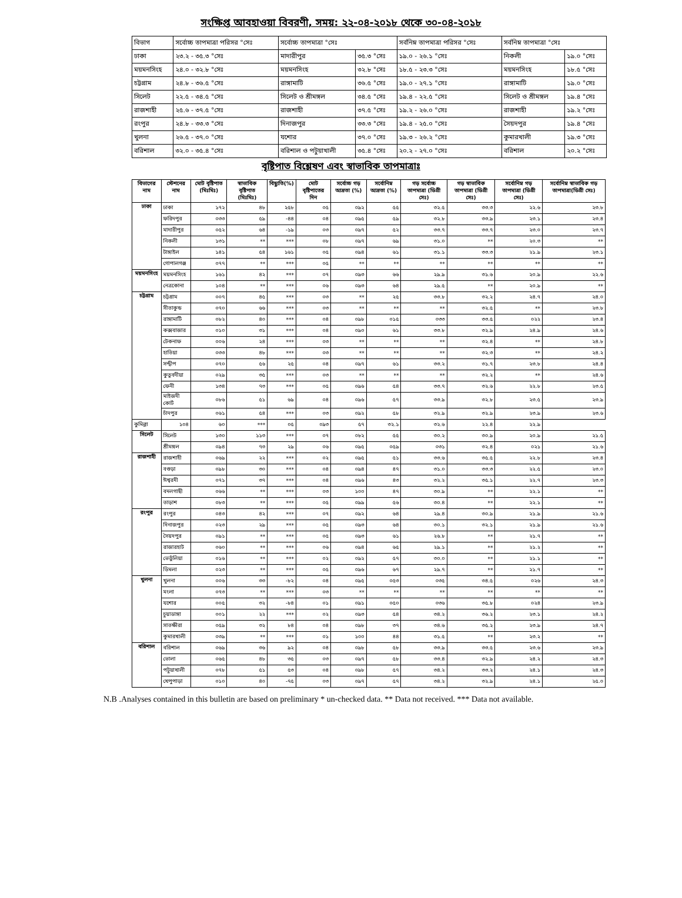সংক্ষিপ্ত আবহাওয়া বিবরণী, সময়: ২২-০৪-২০১৮ থেকে ৩০-০৪-২০১৮
| বিভাগ | সর্বোচ্চ তাপমাত্রা পরিসর °সেঃ | সর্বোচ্চ তাপমাত্রা °সেঃ | | সর্বনিম্ন তাপমাত্রা পরিসর °সেঃ | সর্বনিম্ন তাপমাত্রা °সেঃ | |
| ঢাকা | ২৩.২ - ৩৫.৩ °সেঃ | মাদারীপুর | ৩৫.৩ °সেঃ | ১৯.০ - ২৬.১ °সেঃ | নিকলী | ১৯.০ °সেঃ |
| ময়মনসিংহ | ২৪.০ - ৩২.৮ °সেঃ | ময়মনসিংহ | ৩২.৮ °সেঃ | ১৮.৫ - ২৩.৩ °সেঃ | ময়মনসিংহ | ১৮.৫ °সেঃ |
| চট্টগ্রাম | ২৪.৮ - ৩৬.৫ °সেঃ | রাঙ্গামাটি | ৩৬.৫ °সেঃ | ১৯.০ - ২৭.১ °সেঃ | রাঙ্গামাটি | ১৯.০ °সেঃ |
| সিলেট | ২২.৫ - ৩৪.৫ °সেঃ | সিলেট ও শ্রীমঙ্গল | ৩৪.৫ °সেঃ | ১৯.৪ - ২২.৫ °সেঃ | সিলেট ও শ্রীমঙ্গল | ১৯.৪ °সেঃ |
| রাজশাহী | ২৫.৬ - ৩৭.৫ °সেঃ | রাজশাহী | ৩৭.৫ °সেঃ | ১৯.২ - ২৬.০ °সেঃ | রাজশাহী | ১৯.২ °সেঃ |
| রংপুর | ২৪.৮ - ৩৩.৩ °সেঃ | দিনাজপুর | ৩৩.৩ °সেঃ | ১৯.৪ - ২৫.০ °সেঃ | সৈয়দপুর | ১৯.৪ °সেঃ |
| খুলনা | ২৬.৫ - ৩৭.০ °সেঃ | যশোর | ৩৭.০ °সেঃ | ১৯.৩ - ২৬.২ °সেঃ | কুমারখালী | ১৯.৩ °সেঃ |
| বরিশাল | ৩২.০ - ৩৫.৪ °সেঃ | বরিশাল ও পটুয়াখালী | ৩৫.৪ °সেঃ | ২০.২ - ২৭.০ °সেঃ | বরিশাল | ২০.২ °সেঃ |
বৃষ্টিপাত বিশ্লেষণ এবং স্বাভাবিক তাপমাত্রাঃ
| বিভাগের নাম | স্টেশনের নাম | মোট বৃষ্টিপাত (মিঃমিঃ) | স্বাভাবিক বৃষ্টিপাত (মিঃমিঃ) | বিছ্যুতি(%) | মোট বৃষ্টিপাতের দিন | সর্বোচ্চ গড় আদ্রতা (%) | সর্বোনিম্ন আদ্রতা (%) | গড় সর্বোচ্চ তাপমাত্রা (ডিগ্রী সেঃ) | গড় স্বাভাবিক তাপমাত্রা (ডিগ্রী সেঃ) | সর্বোনিম্ন গড় তাপমাত্রা (ডিগ্রী সেঃ) | সর্বোনিম্ন স্বাভাবিক গড় তাপমাত্রা(ডিগ্রী সেঃ) |
| --- | --- | --- | --- | --- | --- | --- | --- | --- | --- | --- | --- |
| ঢাকা | ঢাকা | ১৭২ | ৪৮ | ২৫৮ | ০৫ | ০৯২ | ৫৫ | ৩২.৫ | ৩৩.৩ | ২২.৬ | ২৩.৮ |
| | ফরিদপুর | ০৩৩ | ৫৯ | -৪৪ | ০৪ | ০৯৫ | ৫৯ | ৩২.৮ | ৩৩.৯ | ২৩.১ | ২৩.৪ |
| | মাদারীপুর | ০৫২ | ৬৪ | -১৯ | ০৩ | ০৯৭ | ৫২ | ৩৩.৭ | ৩৩.৭ | ২৩.০ | ২৩.৭ |
| | নিকলী | ১৩১ | ** | *** | ০৮ | ০৯৭ | ৬৯ | ৩১.০ | ** | ২০.৩ | ** |
| | টাঙ্গাইল | ১৪১ | ৫৪ | ১৬১ | ০৫ | ০৯৪ | ৬১ | ৩১.১ | ৩৩.৩ | ২১.৯ | ২৩.১ |
| | গোপালগঞ্জ | ০৭৭ | ** | *** | ০৫ | ** | ** | ** | ** | ** | ** |
| ময়মনসিংহ | ময়মনসিংহ | ১৬১ | ৪২ | *** | ০৭ | ০৯৩ | ৬৬ | ২৯.৯ | ৩১.৬ | ২০.৯ | ২২.৬ |
| | নেত্রকোনা | ১০৪ | ** | *** | ০৬ | ০৯৩ | ৬৪ | ২৯.৫ | ** | ২০.৯ | ** |
| চট্টগ্রাম | চট্টগ্রাম | ০০৭ | ৪৫ | *** | ০৩ | ** | ২৫ | ৩৩.৮ | ৩২.২ | ২৪.৭ | ২৪.০ |
| | সীতাকুন্ড | ০৭০ | ৬৬ | *** | ০৩ | ** | ** | ** | ৩২.৫ | ** | ২৩.৮ |
| | রাঙ্গামাটি | ০৮২ | ৪০ | *** | ০৪ | ০৯৮ | ০১৫ | ০৩৩ | ৩৩.৫ | ০২২ | ২৩.৪ |
| | কক্সবাজার | ০১০ | ৩১ | *** | ০৪ | ০৯০ | ৬১ | ৩৩.৮ | ৩২.৯ | ২৪.৯ | ২৪.৬ |
| | টেকনাফ | ০০৬ | ২৪ | *** | ০৩ | ** | ** | ** | ৩২.৪ | ** | ২৪.৮ |
| | হাতিয়া | ০৩৩ | ৪৮ | *** | ০৩ | ** | ** | ** | ৩২.৩ | ** | ২৪.২ |
| | সন্দ্বীপ | ০৭০ | ৫৬ | ২৫ | ০৪ | ০৯৭ | ৬১ | ৩৩.২ | ৩১.৭ | ২৩.৮ | ২৪.৪ |
| | কুতুবদীয়া | ০২৯ | ৩৫ | *** | ০৩ | ** | ** | ** | ৩২.২ | ** | ২৪.৬ |
| | ফেনী | ১৩৪ | ৭৩ | *** | ০৫ | ০৯৬ | ৫৪ | ৩৩.৭ | ৩২.৬ | ২২.৮ | ২৩.৫ |
| | মাইজদী কোর্ট | ০৮৬ | ৫১ | ৬৯ | ০৪ | ০৯৬ | ৫৭ | ৩৩.৯ | ৩২.৮ | ২৩.৫ | ২৩.৯ |
| | চাঁদপুর | ০৬১ | ৫৪ | *** | ০৩ | ০৯২ | ৫৮ | ৩২.৯ | ৩২.৯ | ২৩.৯ | ২৩.৬ |
| কুমিল্লা | ১০৪ | ৬০ | *** | ০৫ | ০৯৩ | ৫৭ | ৩২.১ | ৩২.৬ | ২২.৪ | ২২.৯ | |
| সিলেট | সিলেট | ১৩০ | ১১৩ | *** | ০৭ | ০৮২ | ৫৫ | ৩০.২ | ৩০.৯ | ২০.৯ | ২১.৫ |
| | শ্রীমঙ্গল | ০৯৪ | ৭৩ | ২৯ | ০৬ | ০৯৫ | ০৫৯ | ০৩১ | ৩২.৪ | ০২১ | ২১.৬ |
| রাজশাহী | রাজশাহী | ০৬৯ | ২২ | *** | ০২ | ০৯৫ | ৫১ | ৩৩.৬ | ৩৫.৫ | ২২.৮ | ২৩.৪ |
| | বগুড়া | ০৯৮ | ৩০ | *** | ০৪ | ০৯৪ | ৪৭ | ৩১.০ | ৩৩.৩ | ২২.৫ | ২৩.০ |
| | ঈশ্বরদী | ০৭১ | ৩৭ | *** | ০৪ | ০৯৬ | ৪৩ | ৩২.২ | ৩৫.১ | ২২.৭ | ২৩.৩ |
| | বদলগাছী | ০৬৬ | ** | *** | ০৩ | ১০০ | ৪৭ | ৩০.৯ | ** | ২২.১ | ** |
| | তাড়াশ | ০৮৩ | ** | *** | ০৫ | ০৯৯ | ৫৬ | ৩০.৪ | ** | ২২.১ | ** |
| রংপুর | রংপুর | ০৪৩ | ৪২ | *** | ০৭ | ০৯২ | ৬৪ | ২৯.৪ | ৩০.৯ | ২১.৯ | ২১.৬ |
| | দিনাজপুর | ০২৩ | ২৯ | *** | ০৫ | ০৯৩ | ৬৪ | ৩০.১ | ৩২.১ | ২১.৯ | ২১.৬ |
| | সৈয়দপুর | ০৯১ | ** | *** | ০৫ | ০৯৩ | ৬১ | ২৬.৮ | ** | ২১.৭ | ** |
| | রাজারহাট | ০৬০ | ** | *** | ০৬ | ০৯৪ | ৬৫ | ২৯.১ | ** | ২১.২ | ** |
| | ভেতুঁলিয়া | ০১৬ | ** | *** | ০২ | ০৯২ | ৫৭ | ৩০.০ | ** | ২১.১ | ** |
| | ডিমলা | ০২৩ | ** | *** | ০৫ | ০৯৬ | ৬৭ | ২৯.৭ | ** | ২১.৭ | ** |
| খুলনা | খুলনা | ০০৬ | ৩৩ | -৮২ | ০৪ | ০৯৫ | ০৫৩ | ০৩৫ | ৩৪.৫ | ০২৬ | ২৪.৩ |
| | মংলা | ০৭৩ | ** | *** | ০৩ | ** | ** | ** | ** | ** | ** |
| | যশোর | ০০৫ | ৩২ | -৮৪ | ০১ | ০৯১ | ০৫০ | ০৩৬ | ৩৫.৮ | ০২৪ | ২৩.৯ |
| | চুয়াডাঙ্গা | ০০১ | ২২ | *** | ০২ | ০৯৩ | ৫৪ | ৩৪.২ | ৩৬.২ | ২৩.১ | ২৪.২ |
| | সাতক্ষীরা | ০৫৯ | ৩২ | ৮৪ | ০৪ | ০৯৮ | ৩৭ | ৩৪.৬ | ৩৫.২ | ২৩.৯ | ২৪.৭ |
| | কুমারখালী | ০৩৯ | ** | *** | ০১ | ১০০ | ৪৪ | ৩১.৫ | ** | ২৩.২ | ** |
| বরিশাল | বরিশাল | ০৬৯ | ৩৬ | ৯২ | ০৪ | ০৯৮ | ৫৮ | ৩৩.৯ | ৩৩.৫ | ২৩.৬ | ২৩.৯ |
| | ভোলা | ০৬৫ | ৪৮ | ৩৫ | ০৩ | ০৯৭ | ৫৮ | ৩৩.৪ | ৩২.৯ | ২৪.২ | ২৪.৩ |
| | পটুয়াখালী | ০৭৮ | ৫১ | ৫৩ | ০৪ | ০৯৮ | ৫৭ | ৩৪.২ | ৩৩.২ | ২৪.১ | ২৪.৩ |
| | খেপুপাড়া | ০১০ | ৪০ | -৭৫ | ০৩ | ০৯৭ | ৫৭ | ৩৪.২ | ৩২.৯ | ২৪.১ | ২৫.০ |
N.B .Analyses contained in this bulletin are based on preliminary * un-checked data. ** Data not received. *** Data not available.